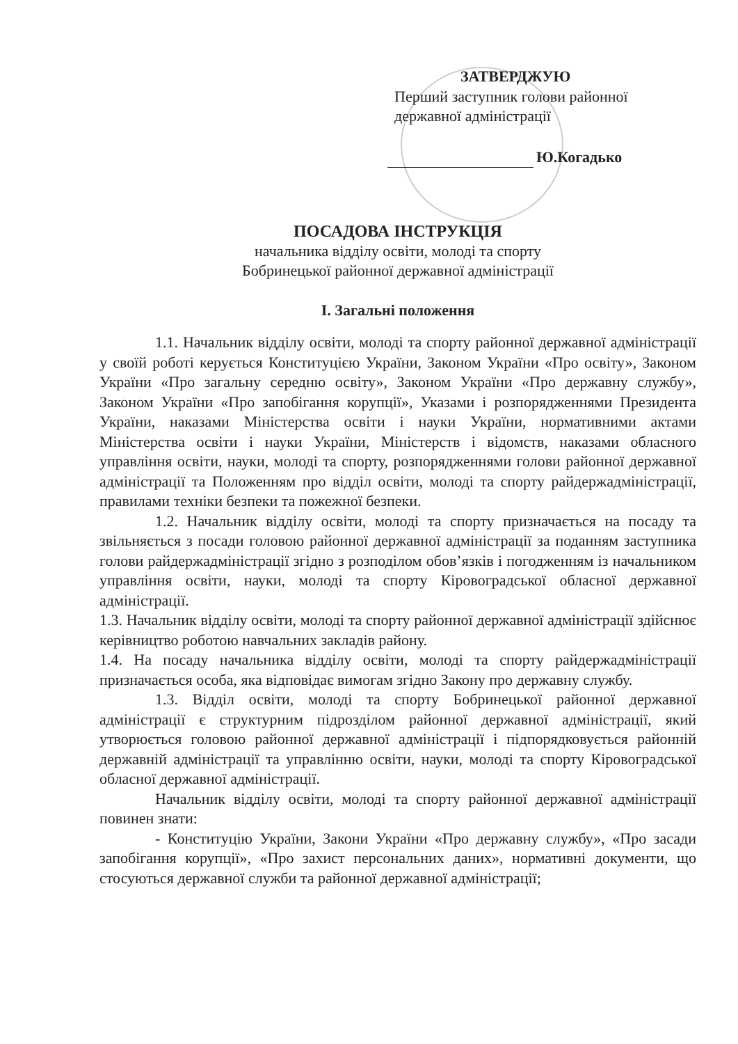ЗАТВЕРДЖУЮ
Перший заступник голови районної державної адміністрації
Ю.Когадько
ПОСАДОВА ІНСТРУКЦІЯ
начальника відділу освіти, молоді та спорту
Бобринецької районної державної адміністрації
І. Загальні положення
1.1. Начальник відділу освіти, молоді та спорту районної державної адміністрації у своїй роботі керується Конституцією України, Законом України «Про освіту», Законом України «Про загальну середню освіту», Законом України «Про державну службу», Законом України «Про запобігання корупції», Указами і розпорядженнями Президента України, наказами Міністерства освіти і науки України, нормативними актами Міністерства освіти і науки України, Міністерств і відомств, наказами обласного управління освіти, науки, молоді та спорту, розпорядженнями голови районної державної адміністрації та Положенням про відділ освіти, молоді та спорту райдержадміністрації, правилами техніки безпеки та пожежної безпеки.
1.2. Начальник відділу освіти, молоді та спорту призначається на посаду та звільняється з посади головою районної державної адміністрації за поданням заступника голови райдержадміністрації згідно з розподілом обов’язків і погодженням із начальником управління освіти, науки, молоді та спорту Кіровоградської обласної державної адміністрації.
1.3. Начальник відділу освіти, молоді та спорту районної державної адміністрації здійснює керівництво роботою навчальних закладів району.
1.4. На посаду начальника відділу освіти, молоді та спорту райдержадміністрації призначається особа, яка відповідає вимогам згідно Закону про державну службу.
1.3. Відділ освіти, молоді та спорту Бобринецької районної державної адміністрації є структурним підрозділом районної державної адміністрації, який утворюється головою районної державної адміністрації і підпорядковується районній державній адміністрації та управлінню освіти, науки, молоді та спорту Кіровоградської обласної державної адміністрації.
Начальник відділу освіти, молоді та спорту районної державної адміністрації повинен знати:
- Конституцію України, Закони України «Про державну службу», «Про засади запобігання корупції», «Про захист персональних даних», нормативні документи, що стосуються державної служби та районної державної адміністрації;